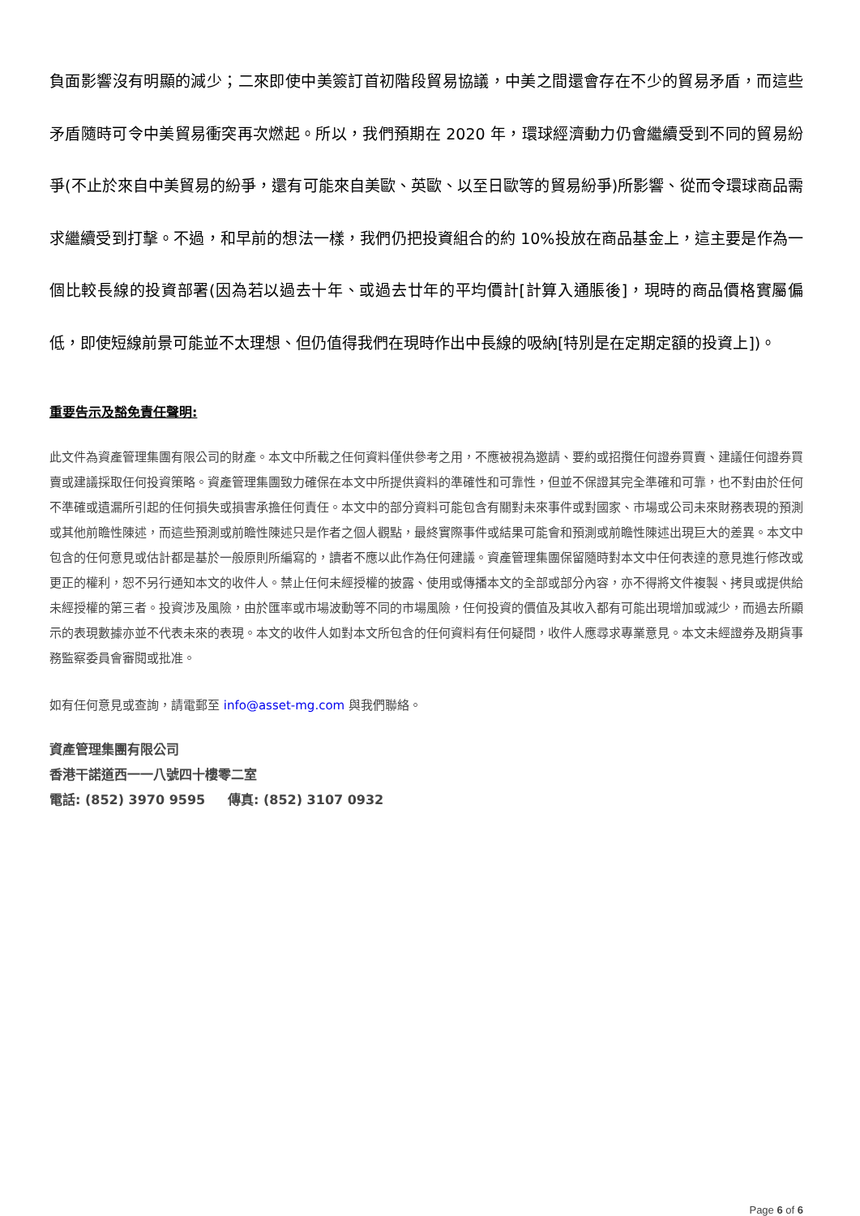負面影響沒有明顯的減少；二來即使中美簽訂首初階段貿易協議，中美之間還會存在不少的貿易矛盾，而這些矛盾隨時可令中美貿易衝突再次燃起。所以，我們預期在 2020 年，環球經濟動力仍會繼續受到不同的貿易紛爭(不止於來自中美貿易的紛爭，還有可能來自美歐、英歐、以至日歐等的貿易紛爭)所影響、從而令環球商品需求繼續受到打擊。不過，和早前的想法一樣，我們仍把投資組合的約 10%投放在商品基金上，這主要是作為一個比較長線的投資部署(因為若以過去十年、或過去廿年的平均價計[計算入通脹後]，現時的商品價格實屬偏低，即使短線前景可能並不太理想、但仍值得我們在現時作出中長線的吸納[特別是在定期定額的投資上])。
重要告示及豁免責任聲明:
此文件為資產管理集團有限公司的財產。本文中所載之任何資料僅供參考之用，不應被視為邀請、要約或招攬任何證券買賣、建議任何證券買賣或建議採取任何投資策略。資產管理集團致力確保在本文中所提供資料的準確性和可靠性，但並不保證其完全準確和可靠，也不對由於任何不準確或遺漏所引起的任何損失或損害承擔任何責任。本文中的部分資料可能包含有關對未來事件或對國家、市場或公司未來財務表現的預測或其他前瞻性陳述，而這些預測或前瞻性陳述只是作者之個人觀點，最終實際事件或結果可能會和預測或前瞻性陳述出現巨大的差異。本文中包含的任何意見或估計都是基於一般原則所編寫的，讀者不應以此作為任何建議。資產管理集團保留隨時對本文中任何表達的意見進行修改或更正的權利，恕不另行通知本文的收件人。禁止任何未經授權的披露、使用或傳播本文的全部或部分內容，亦不得將文件複製、拷貝或提供給未經授權的第三者。投資涉及風險，由於匯率或市場波動等不同的市場風險，任何投資的價值及其收入都有可能出現增加或減少，而過去所顯示的表現數據亦並不代表未來的表現。本文的收件人如對本文所包含的任何資料有任何疑問，收件人應尋求專業意見。本文未經證券及期貨事務監察委員會審閱或批准。
如有任何意見或查詢，請電郵至 info@asset-mg.com 與我們聯絡。
資產管理集團有限公司
香港干諾道西一一八號四十樓零二室
電話: (852) 3970 9595 傳真: (852) 3107 0932
Page 6 of 6